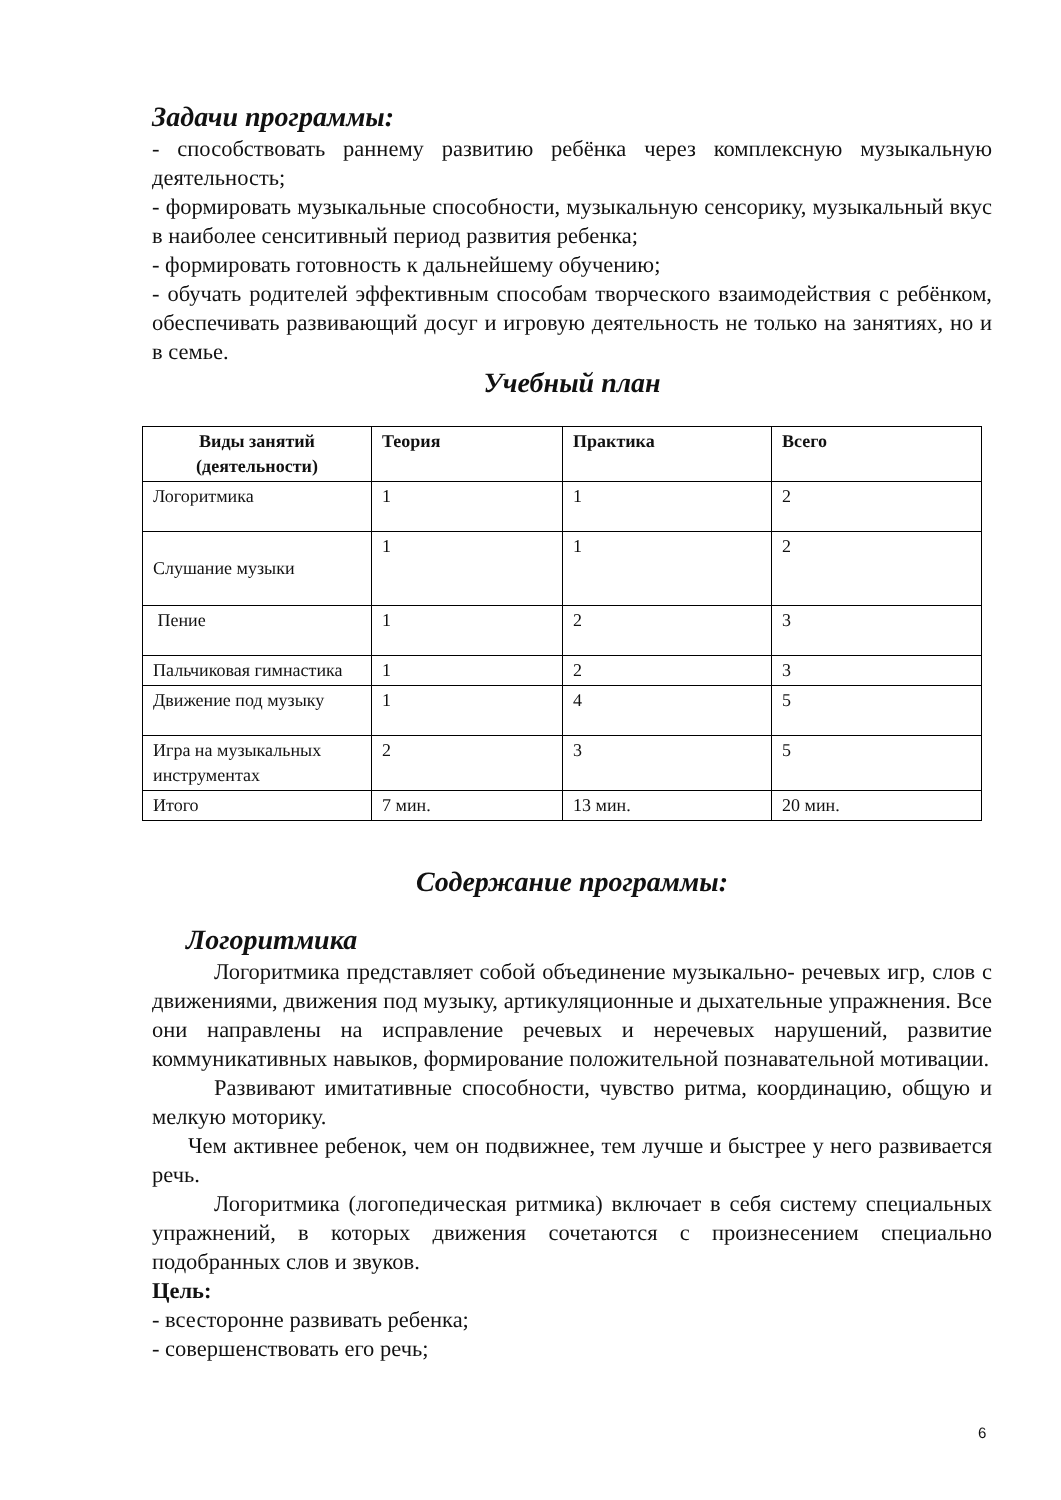Задачи программы:
- способствовать раннему развитию ребёнка через комплексную музыкальную деятельность;
- формировать музыкальные способности, музыкальную сенсорику, музыкальный вкус в наиболее сенситивный период развития ребенка;
- формировать готовность к дальнейшему обучению;
- обучать родителей эффективным способам творческого взаимодействия с ребёнком, обеспечивать развивающий досуг и игровую деятельность не только на занятиях, но и в семье.
Учебный план
| Виды занятий (деятельности) | Теория | Практика | Всего |
| --- | --- | --- | --- |
| Логоритмика | 1 | 1 | 2 |
| Слушание музыки | 1 | 1 | 2 |
| Пение | 1 | 2 | 3 |
| Пальчиковая гимнастика | 1 | 2 | 3 |
| Движение под музыку | 1 | 4 | 5 |
| Игра на музыкальных инструментах | 2 | 3 | 5 |
| Итого | 7 мин. | 13 мин. | 20 мин. |
Содержание программы:
Логоритмика
Логоритмика представляет собой объединение музыкально- речевых игр, слов с движениями, движения под музыку, артикуляционные и дыхательные упражнения. Все они направлены на исправление речевых и неречевых нарушений, развитие коммуникативных навыков, формирование положительной познавательной мотивации.
Развивают имитативные способности, чувство ритма, координацию, общую и мелкую моторику.
Чем активнее ребенок, чем он подвижнее, тем лучше и быстрее у него развивается речь.
Логоритмика (логопедическая ритмика) включает в себя систему специальных упражнений, в которых движения сочетаются с произнесением специально подобранных слов и звуков.
Цель:
- всесторонне развивать ребенка;
- совершенствовать его речь;
6